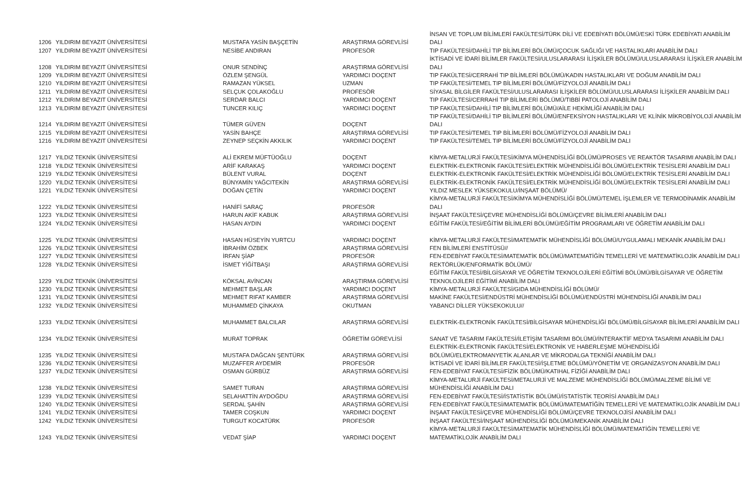| 1206 | YILDIRIM BEYAZIT ÜNİVERSİTESİ | MUSTAFA YASİN BAŞÇETİN | ARAŞTIRMA GÖREVLİSİ | İNSAN VE TOPLUM BİLİMLERİ FAKÜLTESİ/TÜRK DİLİ VE EDEBİYATI BÖLÜMÜ/ESKİ TÜRK EDEBİYATI ANABİLİM DALI |
| 1207 | YILDIRIM BEYAZIT ÜNİVERSİTESİ | NESİBE ANDIRAN | PROFESÖR | TIP FAKÜLTESİ/DAHİLİ TIP BİLİMLERİ BÖLÜMÜ/ÇOCUK SAĞLIĞI VE HASTALIKLARI ANABİLİM DALI |
| 1208 | YILDIRIM BEYAZIT ÜNİVERSİTESİ | ONUR SENDİNÇ | ARAŞTIRMA GÖREVLİSİ | İKTİSADİ VE İDARİ BİLİMLER FAKÜLTESİ/ULUSLARARASI İLİŞKİLER BÖLÜMÜ/ULUSLARARASI İLİŞKİLER ANABİLİM DALI |
| 1209 | YILDIRIM BEYAZIT ÜNİVERSİTESİ | ÖZLEM ŞENGÜL | YARDIMCI DOÇENT | TIP FAKÜLTESİ/CERRAHİ TIP BİLİMLERİ BÖLÜMÜ/KADIN HASTALIKLARI VE DOĞUM ANABİLİM DALI |
| 1210 | YILDIRIM BEYAZIT ÜNİVERSİTESİ | RAMAZAN YÜKSEL | UZMAN | TIP FAKÜLTESİ/TEMEL TIP BİLİMLERİ BÖLÜMÜ/FİZYOLOJİ ANABİLİM DALI |
| 1211 | YILDIRIM BEYAZIT ÜNİVERSİTESİ | SELÇUK ÇOLAKOĞLU | PROFESÖR | SİYASAL BİLGİLER FAKÜLTESİ/ULUSLARARASI İLİŞKİLER BÖLÜMÜ/ULUSLARARASI İLİŞKİLER ANABİLİM DALI |
| 1212 | YILDIRIM BEYAZIT ÜNİVERSİTESİ | SERDAR BALCI | YARDIMCI DOÇENT | TIP FAKÜLTESİ/CERRAHİ TIP BİLİMLERİ BÖLÜMÜ/TIBBİ PATOLOJİ ANABİLİM DALI |
| 1213 | YILDIRIM BEYAZIT ÜNİVERSİTESİ | TUNCER KILIÇ | YARDIMCI DOÇENT | TIP FAKÜLTESİ/DAHİLİ TIP BİLİMLERİ BÖLÜMÜ/AİLE HEKİMLİĞİ ANABİLİM DALI |
| 1214 | YILDIRIM BEYAZIT ÜNİVERSİTESİ | TÜMER GÜVEN | DOÇENT | TIP FAKÜLTESİ/DAHİLİ TIP BİLİMLERİ BÖLÜMÜ/ENFEKSİYON HASTALIKLARI VE KLİNİK MİKROBİYOLOJİ ANABİLİM DALI |
| 1215 | YILDIRIM BEYAZIT ÜNİVERSİTESİ | YASİN BAHÇE | ARAŞTIRMA GÖREVLİSİ | TIP FAKÜLTESİ/TEMEL TIP BİLİMLERİ BÖLÜMÜ/FİZYOLOJİ ANABİLİM DALI |
| 1216 | YILDIRIM BEYAZIT ÜNİVERSİTESİ | ZEYNEP SEÇKİN AKKILIK | YARDIMCI DOÇENT | TIP FAKÜLTESİ/TEMEL TIP BİLİMLERİ BÖLÜMÜ/FİZYOLOJİ ANABİLİM DALI |
| 1217 | YILDIZ TEKNİK ÜNİVERSİTESİ | ALİ EKREM MÜFTÜOĞLU | DOÇENT | KİMYA-METALURJİ FAKÜLTESİ/KİMYA MÜHENDİSLİĞİ BÖLÜMÜ/PROSES VE REAKTÖR TASARIMI ANABİLİM DALI |
| 1218 | YILDIZ TEKNİK ÜNİVERSİTESİ | ARİF KARAKAŞ | YARDIMCI DOÇENT | ELEKTRİK-ELEKTRONİK FAKÜLTESİ/ELEKTRİK MÜHENDİSLİĞİ BÖLÜMÜ/ELEKTRİK TESİSLERİ ANABİLİM DALI |
| 1219 | YILDIZ TEKNİK ÜNİVERSİTESİ | BÜLENT VURAL | DOÇENT | ELEKTRİK-ELEKTRONİK FAKÜLTESİ/ELEKTRİK MÜHENDİSLİĞİ BÖLÜMÜ/ELEKTRİK TESİSLERİ ANABİLİM DALI |
| 1220 | YILDIZ TEKNİK ÜNİVERSİTESİ | BÜNYAMİN YAĞCITEKİN | ARAŞTIRMA GÖREVLİSİ | ELEKTRİK-ELEKTRONİK FAKÜLTESİ/ELEKTRİK MÜHENDİSLİĞİ BÖLÜMÜ/ELEKTRİK TESİSLERİ ANABİLİM DALI |
| 1221 | YILDIZ TEKNİK ÜNİVERSİTESİ | DOĞAN ÇETİN | YARDIMCI DOÇENT | YILDIZ MESLEK YÜKSEKOKULU/İNŞAAT BÖLÜMÜ/ |
| 1222 | YILDIZ TEKNİK ÜNİVERSİTESİ | HANİFİ SARAÇ | PROFESÖR | KİMYA-METALURJİ FAKÜLTESİ/KİMYA MÜHENDİSLİĞİ BÖLÜMÜ/TEMEL İŞLEMLER VE TERMODİNAMİK ANABİLİM DALI |
| 1223 | YILDIZ TEKNİK ÜNİVERSİTESİ | HARUN AKİF KABUK | ARAŞTIRMA GÖREVLİSİ | İNŞAAT FAKÜLTESİ/ÇEVRE MÜHENDİSLİĞİ BÖLÜMÜ/ÇEVRE BİLİMLERİ ANABİLİM DALI |
| 1224 | YILDIZ TEKNİK ÜNİVERSİTESİ | HASAN AYDIN | YARDIMCI DOÇENT | EĞİTİM FAKÜLTESİ/EĞİTİM BİLİMLERİ BÖLÜMÜ/EĞİTİM PROGRAMLARI VE ÖĞRETİM ANABİLİM DALI |
| 1225 | YILDIZ TEKNİK ÜNİVERSİTESİ | HASAN HÜSEYİN YURTCU | YARDIMCI DOÇENT | KİMYA-METALURJİ FAKÜLTESİ/MATEMATİK MÜHENDİSLİĞİ BÖLÜMÜ/UYGULAMALI MEKANİK ANABİLİM DALI |
| 1226 | YILDIZ TEKNİK ÜNİVERSİTESİ | İBRAHİM ÖZBEK | ARAŞTIRMA GÖREVLİSİ | FEN BİLİMLERİ ENSTİTÜSÜ// |
| 1227 | YILDIZ TEKNİK ÜNİVERSİTESİ | İRFAN ŞİAP | PROFESÖR | FEN-EDEBİYAT FAKÜLTESİ/MATEMATİK BÖLÜMÜ/MATEMATİĞİN TEMELLERİ VE MATEMATİKLOJİK ANABİLİM DALI |
| 1228 | YILDIZ TEKNİK ÜNİVERSİTESİ | İSMET YİĞİTBAŞI | ARAŞTIRMA GÖREVLİSİ | REKTÖRLÜK/ENFORMATİK BÖLÜMÜ/ |
| 1229 | YILDIZ TEKNİK ÜNİVERSİTESİ | KÖKSAL AVİNCAN | ARAŞTIRMA GÖREVLİSİ | EĞİTİM FAKÜLTESİ/BİLGİSAYAR VE ÖĞRETİM TEKNOLOJİLERİ EĞİTİMİ BÖLÜMÜ/BİLGİSAYAR VE ÖĞRETİM TEKNOLOJİLERİ EĞİTİMİ ANABİLİM DALI |
| 1230 | YILDIZ TEKNİK ÜNİVERSİTESİ | MEHMET BAŞLAR | YARDIMCI DOÇENT | KİMYA-METALURJİ FAKÜLTESİ/GIDA MÜHENDİSLİĞİ BÖLÜMÜ/ |
| 1231 | YILDIZ TEKNİK ÜNİVERSİTESİ | MEHMET RIFAT KAMBER | ARAŞTIRMA GÖREVLİSİ | MAKİNE FAKÜLTESİ/ENDÜSTRİ MÜHENDİSLİĞİ BÖLÜMÜ/ENDÜSTRİ MÜHENDİSLİĞİ ANABİLİM DALI |
| 1232 | YILDIZ TEKNİK ÜNİVERSİTESİ | MUHAMMED ÇİNKAYA | OKUTMAN | YABANCI DİLLER YÜKSEKOKULU// |
| 1233 | YILDIZ TEKNİK ÜNİVERSİTESİ | MUHAMMET BALCILAR | ARAŞTIRMA GÖREVLİSİ | ELEKTRİK-ELEKTRONİK FAKÜLTESİ/BİLGİSAYAR MÜHENDİSLİĞİ BÖLÜMÜ/BİLGİSAYAR BİLİMLERİ ANABİLİM DALI |
| 1234 | YILDIZ TEKNİK ÜNİVERSİTESİ | MURAT TOPRAK | ÖĞRETİM GÖREVLİSİ | SANAT VE TASARIM FAKÜLTESİ/İLETİŞİM TASARIMI BÖLÜMÜ/İNTERAKTİF MEDYA TASARIMI ANABİLİM DALI |
| 1235 | YILDIZ TEKNİK ÜNİVERSİTESİ | MUSTAFA DAĞCAN ŞENTÜRK | ARAŞTIRMA GÖREVLİSİ | ELEKTRİK-ELEKTRONİK FAKÜLTESİ/ELEKTRONİK VE HABERLEŞME MÜHENDİSLİĞİ BÖLÜMÜ/ELEKTROMANYETİK ALANLAR VE MİKRODALGA TEKNİĞİ ANABİLİM DALI |
| 1236 | YILDIZ TEKNİK ÜNİVERSİTESİ | MUZAFFER AYDEMİR | PROFESÖR | İKTİSADİ VE İDARİ BİLİMLER FAKÜLTESİ/İŞLETME BÖLÜMÜ/YÖNETİM VE ORGANİZASYON ANABİLİM DALI |
| 1237 | YILDIZ TEKNİK ÜNİVERSİTESİ | OSMAN GÜRBÜZ | ARAŞTIRMA GÖREVLİSİ | FEN-EDEBİYAT FAKÜLTESİ/FİZİK BÖLÜMÜ/KATIHAL FİZİĞİ ANABİLİM DALI |
| 1238 | YILDIZ TEKNİK ÜNİVERSİTESİ | SAMET TURAN | ARAŞTIRMA GÖREVLİSİ | KİMYA-METALURJİ FAKÜLTESİ/METALURJİ VE MALZEME MÜHENDİSLİĞİ BÖLÜMÜ/MALZEME BİLİMİ VE MÜHENDİSLİĞİ ANABİLİM DALI |
| 1239 | YILDIZ TEKNİK ÜNİVERSİTESİ | SELAHATTİN AYDOĞDU | ARAŞTIRMA GÖREVLİSİ | FEN-EDEBİYAT FAKÜLTESİ/İSTATİSTİK BÖLÜMÜ/İSTATİSTİK TEORİSİ ANABİLİM DALI |
| 1240 | YILDIZ TEKNİK ÜNİVERSİTESİ | SERDAL ŞAHİN | ARAŞTIRMA GÖREVLİSİ | FEN-EDEBİYAT FAKÜLTESİ/MATEMATİK BÖLÜMÜ/MATEMATİĞİN TEMELLERİ VE MATEMATİKLOJİK ANABİLİM DALI |
| 1241 | YILDIZ TEKNİK ÜNİVERSİTESİ | TAMER COŞKUN | YARDIMCI DOÇENT | İNŞAAT FAKÜLTESİ/ÇEVRE MÜHENDİSLİĞİ BÖLÜMÜ/ÇEVRE TEKNOLOJİSİ ANABİLİM DALI |
| 1242 | YILDIZ TEKNİK ÜNİVERSİTESİ | TURGUT KOCATÜRK | PROFESÖR | İNŞAAT FAKÜLTESİ/İNŞAAT MÜHENDİSLİĞİ BÖLÜMÜ/MEKANİK ANABİLİM DALI |
| 1243 | YILDIZ TEKNİK ÜNİVERSİTESİ | VEDAT ŞİAP | YARDIMCI DOÇENT | KİMYA-METALURJİ FAKÜLTESİ/MATEMATİK MÜHENDİSLİĞİ BÖLÜMÜ/MATEMATİĞİN TEMELLERİ VE MATEMATİKLOJİK ANABİLİM DALI |